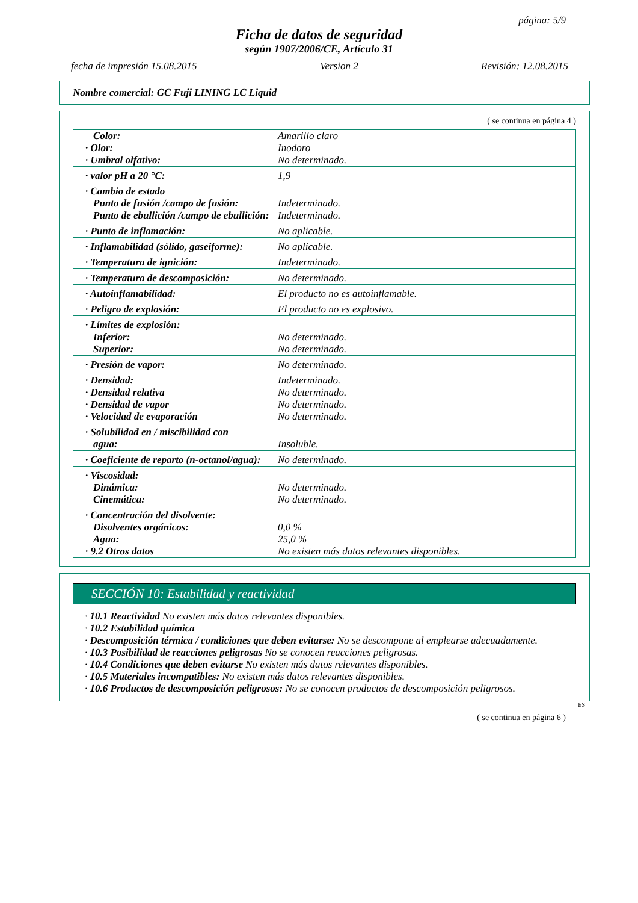página: 5/9
Ficha de datos de seguridad
según 1907/2006/CE, Artículo 31
fecha de impresión 15.08.2015 Version 2 Revisión: 12.08.2015
Nombre comercial: GC Fuji LINING LC Liquid
( se continua en página 4 )
| Color: · Olor: · Umbral olfativo: | Amarillo claro Inodoro No determinado. |
| · valor pH a 20 °C: | 1,9 |
| · Cambio de estado Punto de fusión /campo de fusión: Punto de ebullición /campo de ebullición: | Indeterminado. Indeterminado. |
| · Punto de inflamación: | No aplicable. |
| · Inflamabilidad (sólido, gaseiforme): | No aplicable. |
| · Temperatura de ignición: | Indeterminado. |
| · Temperatura de descomposición: | No determinado. |
| · Autoinflamabilidad: | El producto no es autoinflamable. |
| · Peligro de explosión: | El producto no es explosivo. |
| · Límites de explosión: Inferior: Superior: | No determinado. No determinado. |
| · Presión de vapor: | No determinado. |
| · Densidad: · Densidad relativa · Densidad de vapor · Velocidad de evaporación | Indeterminado. No determinado. No determinado. No determinado. |
| · Solubilidad en / miscibilidad con agua: | Insoluble. |
| · Coeficiente de reparto (n-octanol/agua): | No determinado. |
| · Viscosidad: Dinámica: Cinemática: | No determinado. No determinado. |
| · Concentración del disolvente: Disolventes orgánicos: Agua: · 9.2 Otros datos | 0,0 % 25,0 % No existen más datos relevantes disponibles. |
SECCIÓN 10: Estabilidad y reactividad
· 10.1 Reactividad No existen más datos relevantes disponibles.
· 10.2 Estabilidad química
· Descomposición térmica / condiciones que deben evitarse: No se descompone al emplearse adecuadamente.
· 10.3 Posibilidad de reacciones peligrosas No se conocen reacciones peligrosas.
· 10.4 Condiciones que deben evitarse No existen más datos relevantes disponibles.
· 10.5 Materiales incompatibles: No existen más datos relevantes disponibles.
· 10.6 Productos de descomposición peligrosos: No se conocen productos de descomposición peligrosos.
ES
( se continua en página 6 )